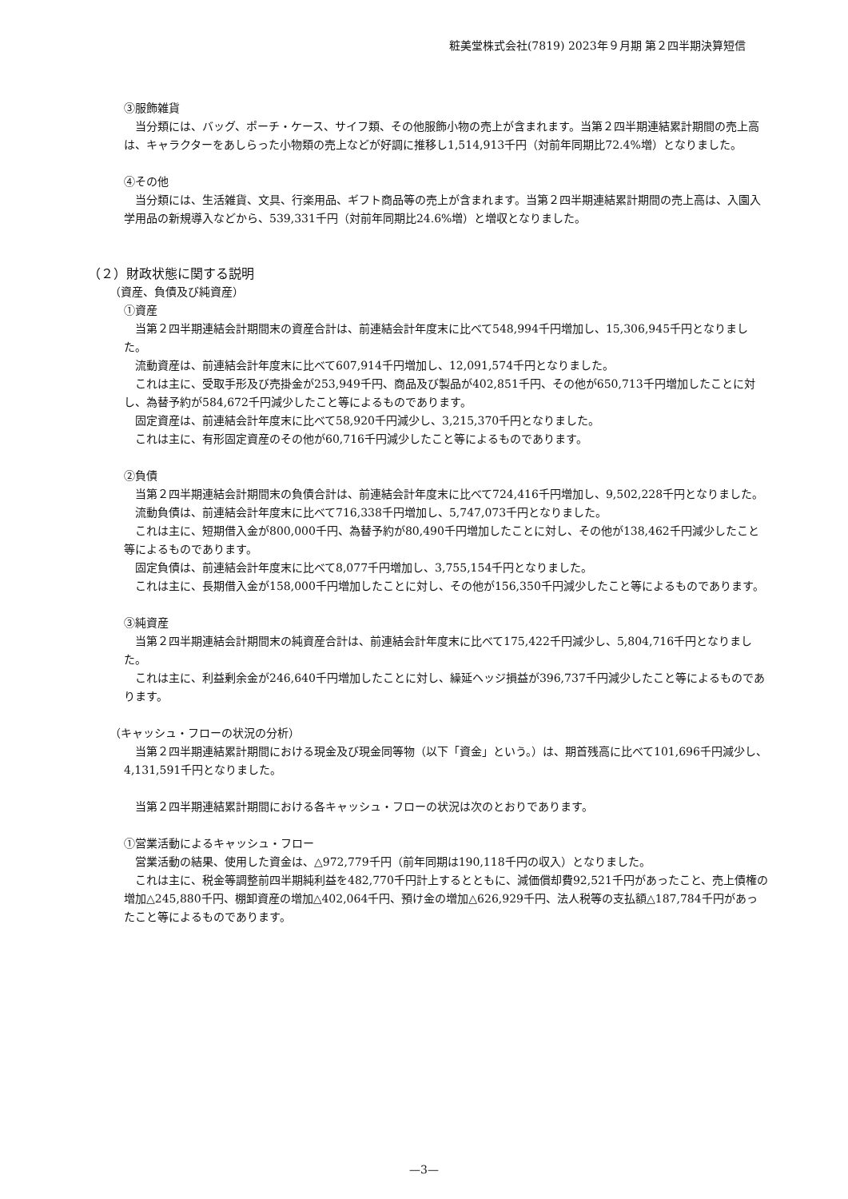粧美堂株式会社(7819) 2023年９月期 第２四半期決算短信
③服飾雑貨
当分類には、バッグ、ポーチ・ケース、サイフ類、その他服飾小物の売上が含まれます。当第２四半期連結累計期間の売上高は、キャラクターをあしらった小物類の売上などが好調に推移し1,514,913千円（対前年同期比72.4%増）となりました。
④その他
当分類には、生活雑貨、文具、行楽用品、ギフト商品等の売上が含まれます。当第２四半期連結累計期間の売上高は、入園入学用品の新規導入などから、539,331千円（対前年同期比24.6%増）と増収となりました。
（２）財政状態に関する説明
（資産、負債及び純資産）
①資産
当第２四半期連結会計期間末の資産合計は、前連結会計年度末に比べて548,994千円増加し、15,306,945千円となりました。
流動資産は、前連結会計年度末に比べて607,914千円増加し、12,091,574千円となりました。
これは主に、受取手形及び売掛金が253,949千円、商品及び製品が402,851千円、その他が650,713千円増加したことに対し、為替予約が584,672千円減少したこと等によるものであります。
固定資産は、前連結会計年度末に比べて58,920千円減少し、3,215,370千円となりました。
これは主に、有形固定資産のその他が60,716千円減少したこと等によるものであります。
②負債
当第２四半期連結会計期間末の負債合計は、前連結会計年度末に比べて724,416千円増加し、9,502,228千円となりました。
流動負債は、前連結会計年度末に比べて716,338千円増加し、5,747,073千円となりました。
これは主に、短期借入金が800,000千円、為替予約が80,490千円増加したことに対し、その他が138,462千円減少したこと等によるものであります。
固定負債は、前連結会計年度末に比べて8,077千円増加し、3,755,154千円となりました。
これは主に、長期借入金が158,000千円増加したことに対し、その他が156,350千円減少したこと等によるものであります。
③純資産
当第２四半期連結会計期間末の純資産合計は、前連結会計年度末に比べて175,422千円減少し、5,804,716千円となりました。
これは主に、利益剰余金が246,640千円増加したことに対し、繰延ヘッジ損益が396,737千円減少したこと等によるものであります。
（キャッシュ・フローの状況の分析）
当第２四半期連結累計期間における現金及び現金同等物（以下「資金」という。）は、期首残高に比べて101,696千円減少し、4,131,591千円となりました。
当第２四半期連結累計期間における各キャッシュ・フローの状況は次のとおりであります。
①営業活動によるキャッシュ・フロー
営業活動の結果、使用した資金は、△972,779千円（前年同期は190,118千円の収入）となりました。
これは主に、税金等調整前四半期純利益を482,770千円計上するとともに、減価償却費92,521千円があったこと、売上債権の増加△245,880千円、棚卸資産の増加△402,064千円、預け金の増加△626,929千円、法人税等の支払額△187,784千円があったこと等によるものであります。
—3—